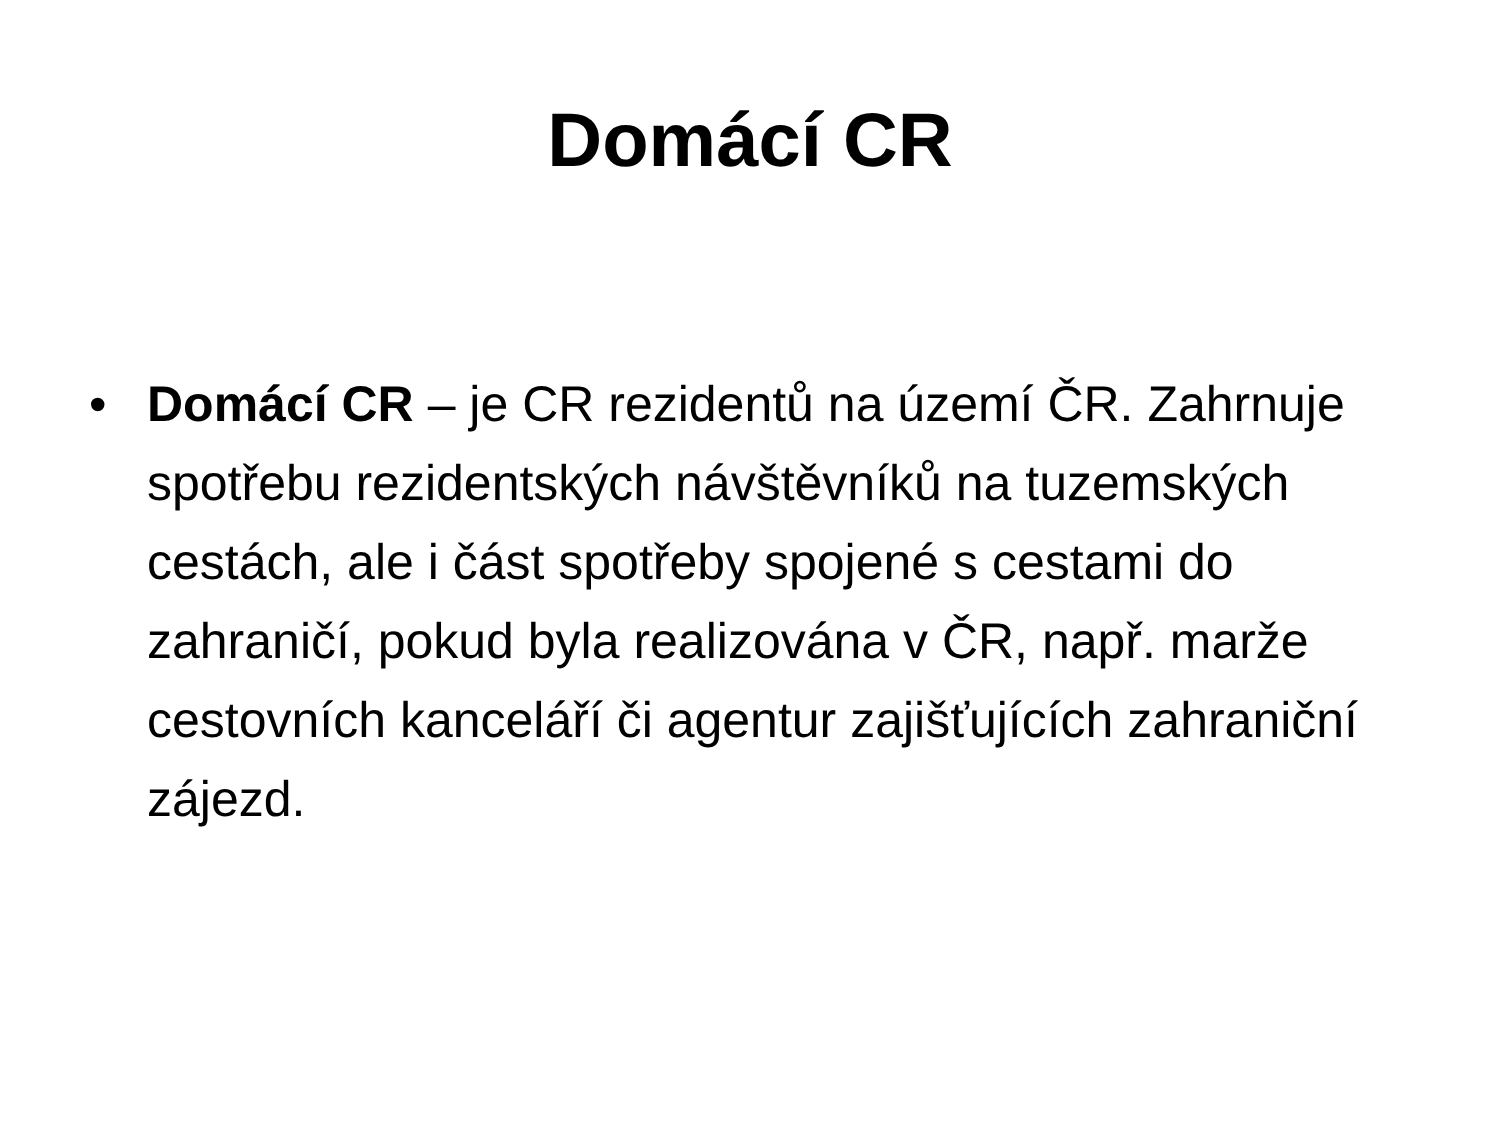Domácí CR
• Domácí CR – je CR rezidentů na území ČR. Zahrnuje spotřebu rezidentských návštěvníků na tuzemských cestách, ale i část spotřeby spojené s cestami do zahraničí, pokud byla realizována v ČR, např. marže cestovních kanceláří či agentur zajišťujících zahraniční zájezd.